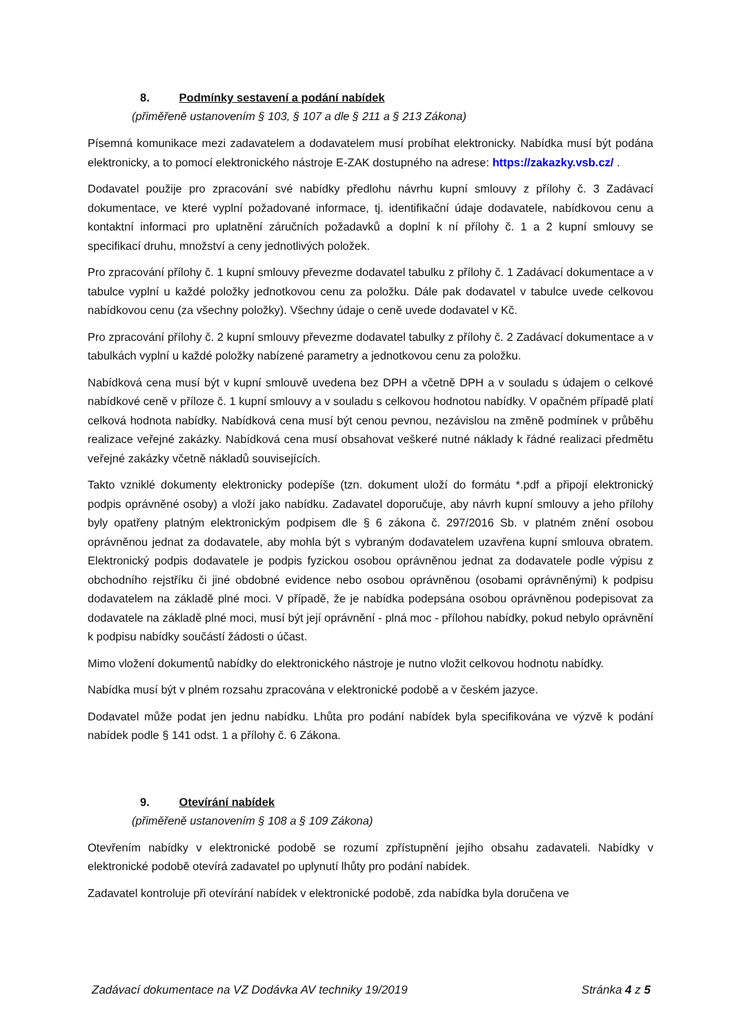8. Podmínky sestavení a podání nabídek
(přiměřeně ustanovením § 103, § 107 a dle § 211 a § 213 Zákona)
Písemná komunikace mezi zadavatelem a dodavatelem musí probíhat elektronicky. Nabídka musí být podána elektronicky, a to pomocí elektronického nástroje E-ZAK dostupného na adrese: https://zakazky.vsb.cz/ .
Dodavatel použije pro zpracování své nabídky předlohu návrhu kupní smlouvy z přílohy č. 3 Zadávací dokumentace, ve které vyplní požadované informace, tj. identifikační údaje dodavatele, nabídkovou cenu a kontaktní informaci pro uplatnění záručních požadavků a doplní k ní přílohy č. 1 a 2 kupní smlouvy se specifikací druhu, množství a ceny jednotlivých položek.
Pro zpracování přílohy č. 1 kupní smlouvy převezme dodavatel tabulku z přílohy č. 1 Zadávací dokumentace a v tabulce vyplní u každé položky jednotkovou cenu za položku. Dále pak dodavatel v tabulce uvede celkovou nabídkovou cenu (za všechny položky). Všechny údaje o ceně uvede dodavatel v Kč.
Pro zpracování přílohy č. 2 kupní smlouvy převezme dodavatel tabulky z přílohy č. 2 Zadávací dokumentace a v tabulkách vyplní u každé položky nabízené parametry a jednotkovou cenu za položku.
Nabídková cena musí být v kupní smlouvě uvedena bez DPH a včetně DPH a v souladu s údajem o celkové nabídkové ceně v příloze č. 1 kupní smlouvy a v souladu s celkovou hodnotou nabídky. V opačném případě platí celková hodnota nabídky. Nabídková cena musí být cenou pevnou, nezávislou na změně podmínek v průběhu realizace veřejné zakázky. Nabídková cena musí obsahovat veškeré nutné náklady k řádné realizaci předmětu veřejné zakázky včetně nákladů souvisejících.
Takto vzniklé dokumenty elektronicky podepíše (tzn. dokument uloží do formátu *.pdf a připojí elektronický podpis oprávněné osoby) a vloží jako nabídku. Zadavatel doporučuje, aby návrh kupní smlouvy a jeho přílohy byly opatřeny platným elektronickým podpisem dle § 6 zákona č. 297/2016 Sb. v platném znění osobou oprávněnou jednat za dodavatele, aby mohla být s vybraným dodavatelem uzavřena kupní smlouva obratem. Elektronický podpis dodavatele je podpis fyzickou osobou oprávněnou jednat za dodavatele podle výpisu z obchodního rejstříku či jiné obdobné evidence nebo osobou oprávněnou (osobami oprávněnými) k podpisu dodavatelem na základě plné moci. V případě, že je nabídka podepsána osobou oprávněnou podepisovat za dodavatele na základě plné moci, musí být její oprávnění - plná moc - přílohou nabídky, pokud nebylo oprávnění k podpisu nabídky součástí žádosti o účast.
Mimo vložení dokumentů nabídky do elektronického nástroje je nutno vložit celkovou hodnotu nabídky.
Nabídka musí být v plném rozsahu zpracována v elektronické podobě a v českém jazyce.
Dodavatel může podat jen jednu nabídku. Lhůta pro podání nabídek byla specifikována ve výzvě k podání nabídek podle § 141 odst. 1 a přílohy č. 6 Zákona.
9. Otevírání nabídek
(přiměřeně ustanovením § 108 a § 109 Zákona)
Otevřením nabídky v elektronické podobě se rozumí zpřístupnění jejího obsahu zadavateli. Nabídky v elektronické podobě otevírá zadavatel po uplynutí lhůty pro podání nabídek.
Zadavatel kontroluje při otevírání nabídek v elektronické podobě, zda nabídka byla doručena ve
Zadávací dokumentace na VZ Dodávka AV techniky 19/2019 Stránka 4 z 5